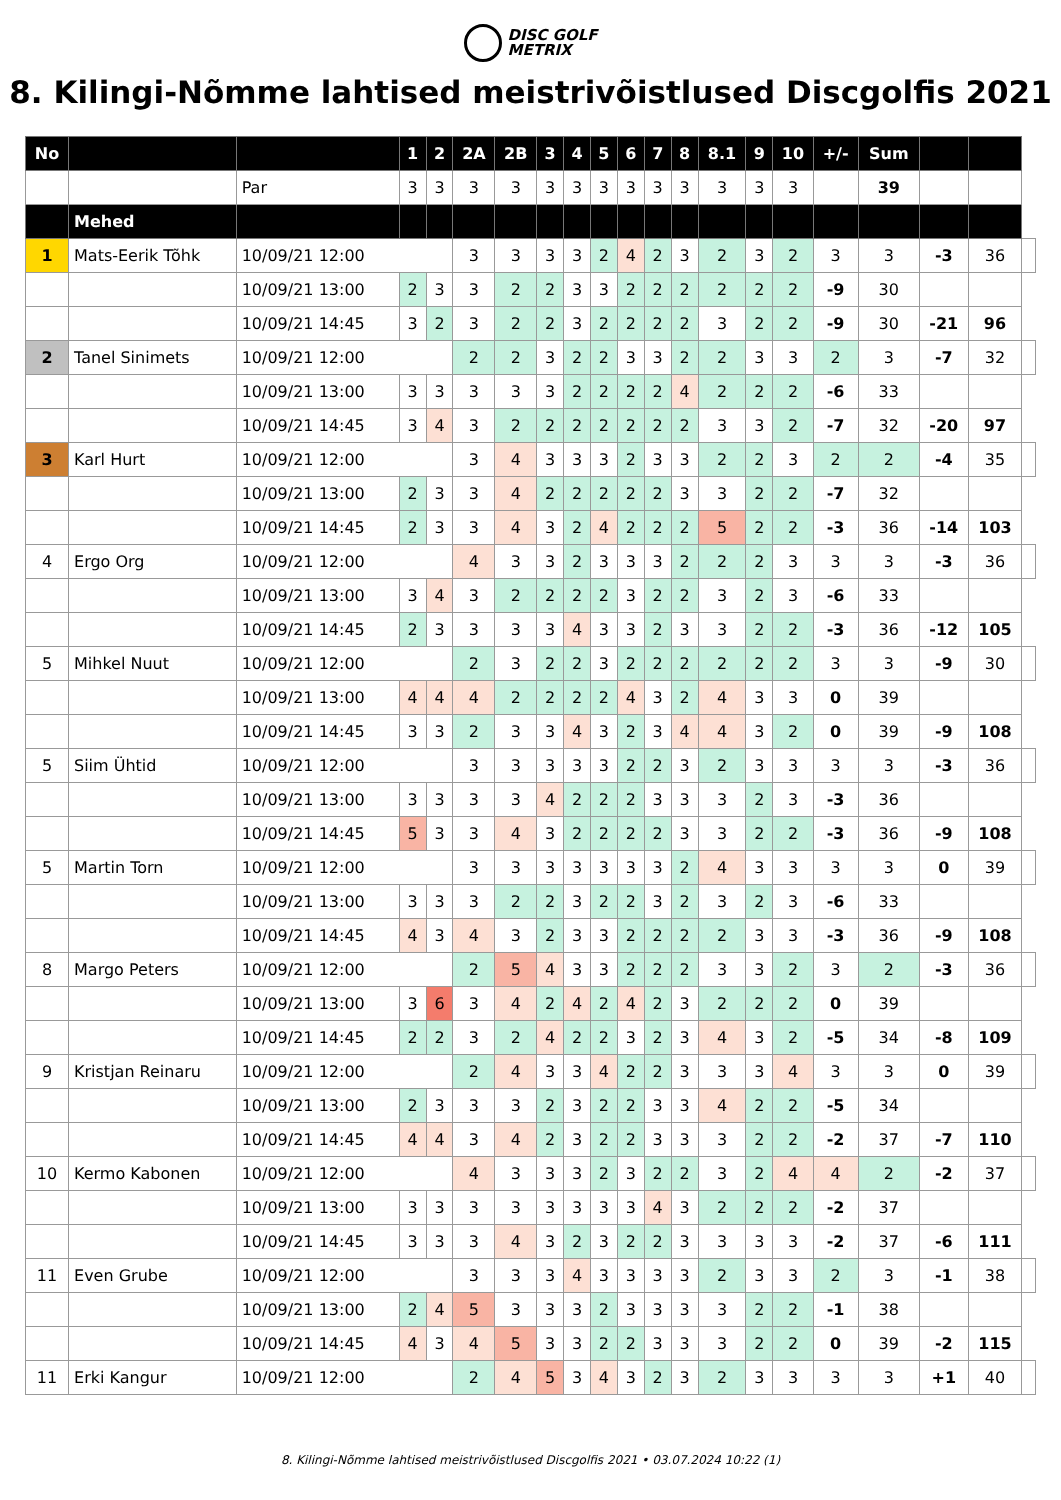DISC GOLF
METRIX
8. Kilingi-Nõmme lahtised meistrivõistlused Discgolfis 2021
| No | | | 1 | 2 | 2A | 2B | 3 | 4 | 5 | 6 | 7 | 8 | 8.1 | 9 | 10 | +/- | Sum | | | |
| | | Par | 3 | 3 | 3 | 3 | 3 | 3 | 3 | 3 | 3 | 3 | 3 | 3 | 3 | | 39 | | | |
| | Mehed | | | | | | | | | | | | | | | | | | | |
| 1 | Mats-Eerik Tõhk | 10/09/21 12:00 | | | 3 | 3 | 3 | 3 | 2 | 4 | 2 | 3 | 2 | 3 | 2 | 3 | 3 | -3 | 36 | |
| | | 10/09/21 13:00 | 2 | 3 | 3 | 2 | 2 | 3 | 3 | 2 | 2 | 2 | 2 | 2 | 2 | -9 | 30 | | | |
| | | 10/09/21 14:45 | 3 | 2 | 3 | 2 | 2 | 3 | 2 | 2 | 2 | 2 | 3 | 2 | 2 | -9 | 30 | -21 | 96 | |
| 2 | Tanel Sinimets | 10/09/21 12:00 | | | 2 | 2 | 3 | 2 | 2 | 3 | 3 | 2 | 2 | 3 | 3 | 2 | 3 | -7 | 32 | |
| | | 10/09/21 13:00 | 3 | 3 | 3 | 3 | 3 | 2 | 2 | 2 | 2 | 4 | 2 | 2 | 2 | -6 | 33 | | | |
| | | 10/09/21 14:45 | 3 | 4 | 3 | 2 | 2 | 2 | 2 | 2 | 2 | 2 | 3 | 3 | 2 | -7 | 32 | -20 | 97 | |
| 3 | Karl Hurt | 10/09/21 12:00 | | | 3 | 4 | 3 | 3 | 3 | 2 | 3 | 3 | 2 | 2 | 3 | 2 | 2 | -4 | 35 | |
| | | 10/09/21 13:00 | 2 | 3 | 3 | 4 | 2 | 2 | 2 | 2 | 2 | 3 | 3 | 2 | 2 | -7 | 32 | | | |
| | | 10/09/21 14:45 | 2 | 3 | 3 | 4 | 3 | 2 | 4 | 2 | 2 | 2 | 5 | 2 | 2 | -3 | 36 | -14 | 103 | |
| 4 | Ergo Org | 10/09/21 12:00 | | | 4 | 3 | 3 | 2 | 3 | 3 | 3 | 2 | 2 | 2 | 3 | 3 | 3 | -3 | 36 | |
| | | 10/09/21 13:00 | 3 | 4 | 3 | 2 | 2 | 2 | 2 | 3 | 2 | 2 | 3 | 2 | 3 | -6 | 33 | | | |
| | | 10/09/21 14:45 | 2 | 3 | 3 | 3 | 3 | 4 | 3 | 3 | 2 | 3 | 3 | 2 | 2 | -3 | 36 | -12 | 105 | |
| 5 | Mihkel Nuut | 10/09/21 12:00 | | | 2 | 3 | 2 | 2 | 3 | 2 | 2 | 2 | 2 | 2 | 2 | 3 | 3 | -9 | 30 | |
| | | 10/09/21 13:00 | 4 | 4 | 4 | 2 | 2 | 2 | 2 | 4 | 3 | 2 | 4 | 3 | 3 | 0 | 39 | | | |
| | | 10/09/21 14:45 | 3 | 3 | 2 | 3 | 3 | 4 | 3 | 2 | 3 | 4 | 4 | 3 | 2 | 0 | 39 | -9 | 108 | |
| 5 | Siim Ühtid | 10/09/21 12:00 | | | 3 | 3 | 3 | 3 | 3 | 2 | 2 | 3 | 2 | 3 | 3 | 3 | 3 | -3 | 36 | |
| | | 10/09/21 13:00 | 3 | 3 | 3 | 3 | 4 | 2 | 2 | 2 | 3 | 3 | 3 | 2 | 3 | -3 | 36 | | | |
| | | 10/09/21 14:45 | 5 | 3 | 3 | 4 | 3 | 2 | 2 | 2 | 2 | 3 | 3 | 2 | 2 | -3 | 36 | -9 | 108 | |
| 5 | Martin Torn | 10/09/21 12:00 | | | 3 | 3 | 3 | 3 | 3 | 3 | 3 | 2 | 4 | 3 | 3 | 3 | 3 | 0 | 39 | |
| | | 10/09/21 13:00 | 3 | 3 | 3 | 2 | 2 | 3 | 2 | 2 | 3 | 2 | 3 | 2 | 3 | -6 | 33 | | | |
| | | 10/09/21 14:45 | 4 | 3 | 4 | 3 | 2 | 3 | 3 | 2 | 2 | 2 | 2 | 3 | 3 | -3 | 36 | -9 | 108 | |
| 8 | Margo Peters | 10/09/21 12:00 | | | 2 | 5 | 4 | 3 | 3 | 2 | 2 | 2 | 3 | 3 | 2 | 3 | 2 | -3 | 36 | |
| | | 10/09/21 13:00 | 3 | 6 | 3 | 4 | 2 | 4 | 2 | 4 | 2 | 3 | 2 | 2 | 2 | 0 | 39 | | | |
| | | 10/09/21 14:45 | 2 | 2 | 3 | 2 | 4 | 2 | 2 | 3 | 2 | 3 | 4 | 3 | 2 | -5 | 34 | -8 | 109 | |
| 9 | Kristjan Reinaru | 10/09/21 12:00 | | | 2 | 4 | 3 | 3 | 4 | 2 | 2 | 3 | 3 | 3 | 4 | 3 | 3 | 0 | 39 | |
| | | 10/09/21 13:00 | 2 | 3 | 3 | 3 | 2 | 3 | 2 | 2 | 3 | 3 | 4 | 2 | 2 | -5 | 34 | | | |
| | | 10/09/21 14:45 | 4 | 4 | 3 | 4 | 2 | 3 | 2 | 2 | 3 | 3 | 3 | 2 | 2 | -2 | 37 | -7 | 110 | |
| 10 | Kermo Kabonen | 10/09/21 12:00 | | | 4 | 3 | 3 | 3 | 2 | 3 | 2 | 2 | 3 | 2 | 4 | 4 | 2 | -2 | 37 | |
| | | 10/09/21 13:00 | 3 | 3 | 3 | 3 | 3 | 3 | 3 | 3 | 4 | 3 | 2 | 2 | 2 | -2 | 37 | | | |
| | | 10/09/21 14:45 | 3 | 3 | 3 | 4 | 3 | 2 | 3 | 2 | 2 | 3 | 3 | 3 | 3 | -2 | 37 | -6 | 111 | |
| 11 | Even Grube | 10/09/21 12:00 | | | 3 | 3 | 3 | 4 | 3 | 3 | 3 | 3 | 2 | 3 | 3 | 2 | 3 | -1 | 38 | |
| | | 10/09/21 13:00 | 2 | 4 | 5 | 3 | 3 | 3 | 2 | 3 | 3 | 3 | 3 | 2 | 2 | -1 | 38 | | | |
| | | 10/09/21 14:45 | 4 | 3 | 4 | 5 | 3 | 3 | 2 | 2 | 3 | 3 | 3 | 2 | 2 | 0 | 39 | -2 | 115 | |
| 11 | Erki Kangur | 10/09/21 12:00 | | | 2 | 4 | 5 | 3 | 4 | 3 | 2 | 3 | 2 | 3 | 3 | 3 | 3 | +1 | 40 | |
8. Kilingi-Nõmme lahtised meistrivõistlused Discgolfis 2021 • 03.07.2024 10:22 (1)